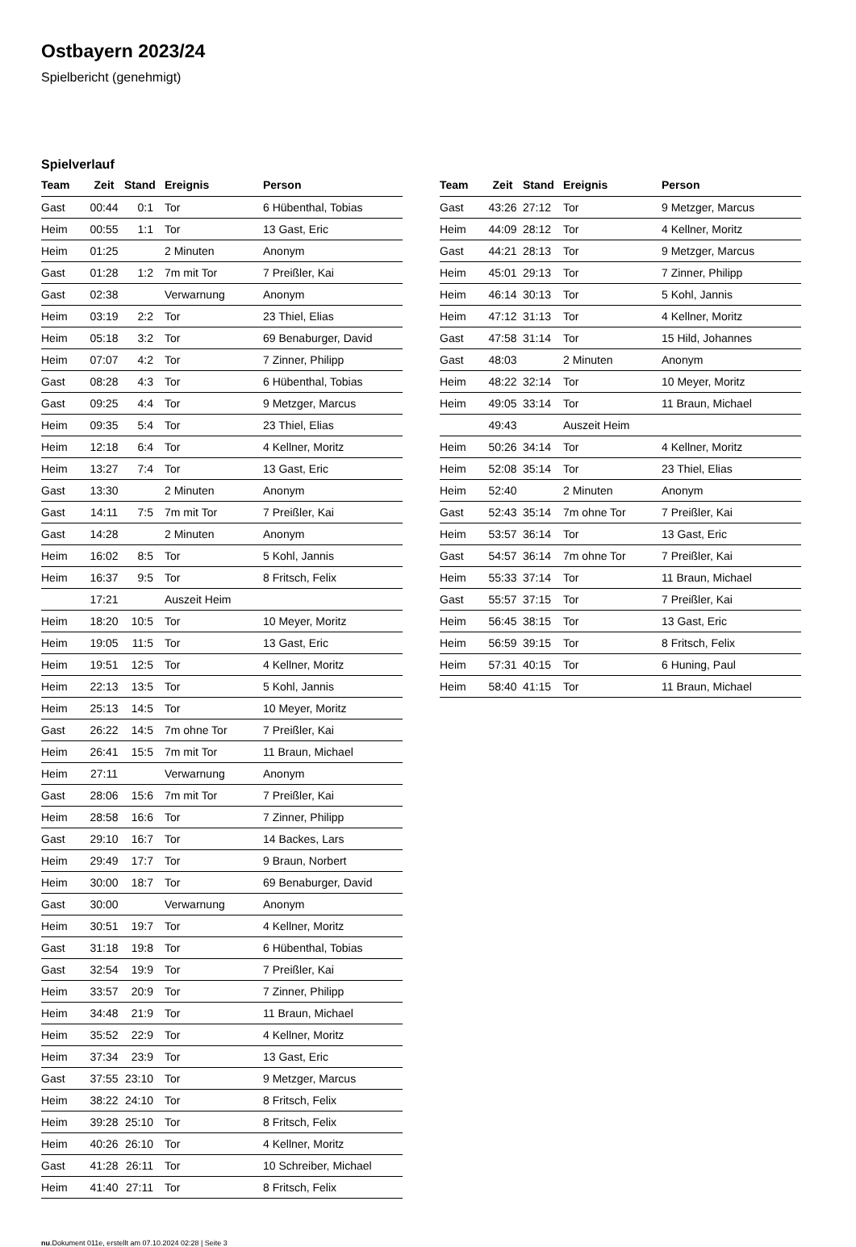Ostbayern 2023/24
Spielbericht (genehmigt)
Spielverlauf
| Team | Zeit | Stand | Ereignis | Person |
| --- | --- | --- | --- | --- |
| Gast | 00:44 | 0:1 | Tor | 6 Hübenthal, Tobias |
| Heim | 00:55 | 1:1 | Tor | 13 Gast, Eric |
| Heim | 01:25 | | 2 Minuten | Anonym |
| Gast | 01:28 | 1:2 | 7m mit Tor | 7 Preißler, Kai |
| Gast | 02:38 | | Verwarnung | Anonym |
| Heim | 03:19 | 2:2 | Tor | 23 Thiel, Elias |
| Heim | 05:18 | 3:2 | Tor | 69 Benaburger, David |
| Heim | 07:07 | 4:2 | Tor | 7 Zinner, Philipp |
| Gast | 08:28 | 4:3 | Tor | 6 Hübenthal, Tobias |
| Gast | 09:25 | 4:4 | Tor | 9 Metzger, Marcus |
| Heim | 09:35 | 5:4 | Tor | 23 Thiel, Elias |
| Heim | 12:18 | 6:4 | Tor | 4 Kellner, Moritz |
| Heim | 13:27 | 7:4 | Tor | 13 Gast, Eric |
| Gast | 13:30 | | 2 Minuten | Anonym |
| Gast | 14:11 | 7:5 | 7m mit Tor | 7 Preißler, Kai |
| Gast | 14:28 | | 2 Minuten | Anonym |
| Heim | 16:02 | 8:5 | Tor | 5 Kohl, Jannis |
| Heim | 16:37 | 9:5 | Tor | 8 Fritsch, Felix |
| | 17:21 | | Auszeit Heim | |
| Heim | 18:20 | 10:5 | Tor | 10 Meyer, Moritz |
| Heim | 19:05 | 11:5 | Tor | 13 Gast, Eric |
| Heim | 19:51 | 12:5 | Tor | 4 Kellner, Moritz |
| Heim | 22:13 | 13:5 | Tor | 5 Kohl, Jannis |
| Heim | 25:13 | 14:5 | Tor | 10 Meyer, Moritz |
| Gast | 26:22 | 14:5 | 7m ohne Tor | 7 Preißler, Kai |
| Heim | 26:41 | 15:5 | 7m mit Tor | 11 Braun, Michael |
| Heim | 27:11 | | Verwarnung | Anonym |
| Gast | 28:06 | 15:6 | 7m mit Tor | 7 Preißler, Kai |
| Heim | 28:58 | 16:6 | Tor | 7 Zinner, Philipp |
| Gast | 29:10 | 16:7 | Tor | 14 Backes, Lars |
| Heim | 29:49 | 17:7 | Tor | 9 Braun, Norbert |
| Heim | 30:00 | 18:7 | Tor | 69 Benaburger, David |
| Gast | 30:00 | | Verwarnung | Anonym |
| Heim | 30:51 | 19:7 | Tor | 4 Kellner, Moritz |
| Gast | 31:18 | 19:8 | Tor | 6 Hübenthal, Tobias |
| Gast | 32:54 | 19:9 | Tor | 7 Preißler, Kai |
| Heim | 33:57 | 20:9 | Tor | 7 Zinner, Philipp |
| Heim | 34:48 | 21:9 | Tor | 11 Braun, Michael |
| Heim | 35:52 | 22:9 | Tor | 4 Kellner, Moritz |
| Heim | 37:34 | 23:9 | Tor | 13 Gast, Eric |
| Gast | 37:55 | 23:10 | Tor | 9 Metzger, Marcus |
| Heim | 38:22 | 24:10 | Tor | 8 Fritsch, Felix |
| Heim | 39:28 | 25:10 | Tor | 8 Fritsch, Felix |
| Heim | 40:26 | 26:10 | Tor | 4 Kellner, Moritz |
| Gast | 41:28 | 26:11 | Tor | 10 Schreiber, Michael |
| Heim | 41:40 | 27:11 | Tor | 8 Fritsch, Felix |
| Team | Zeit | Stand | Ereignis | Person |
| --- | --- | --- | --- | --- |
| Gast | 43:26 | 27:12 | Tor | 9 Metzger, Marcus |
| Heim | 44:09 | 28:12 | Tor | 4 Kellner, Moritz |
| Gast | 44:21 | 28:13 | Tor | 9 Metzger, Marcus |
| Heim | 45:01 | 29:13 | Tor | 7 Zinner, Philipp |
| Heim | 46:14 | 30:13 | Tor | 5 Kohl, Jannis |
| Heim | 47:12 | 31:13 | Tor | 4 Kellner, Moritz |
| Gast | 47:58 | 31:14 | Tor | 15 Hild, Johannes |
| Gast | 48:03 | | 2 Minuten | Anonym |
| Heim | 48:22 | 32:14 | Tor | 10 Meyer, Moritz |
| Heim | 49:05 | 33:14 | Tor | 11 Braun, Michael |
| | 49:43 | | Auszeit Heim | |
| Heim | 50:26 | 34:14 | Tor | 4 Kellner, Moritz |
| Heim | 52:08 | 35:14 | Tor | 23 Thiel, Elias |
| Heim | 52:40 | | 2 Minuten | Anonym |
| Gast | 52:43 | 35:14 | 7m ohne Tor | 7 Preißler, Kai |
| Heim | 53:57 | 36:14 | Tor | 13 Gast, Eric |
| Gast | 54:57 | 36:14 | 7m ohne Tor | 7 Preißler, Kai |
| Heim | 55:33 | 37:14 | Tor | 11 Braun, Michael |
| Gast | 55:57 | 37:15 | Tor | 7 Preißler, Kai |
| Heim | 56:45 | 38:15 | Tor | 13 Gast, Eric |
| Heim | 56:59 | 39:15 | Tor | 8 Fritsch, Felix |
| Heim | 57:31 | 40:15 | Tor | 6 Huning, Paul |
| Heim | 58:40 | 41:15 | Tor | 11 Braun, Michael |
nu.Dokument 011e, erstellt am 07.10.2024 02:28 | Seite 3